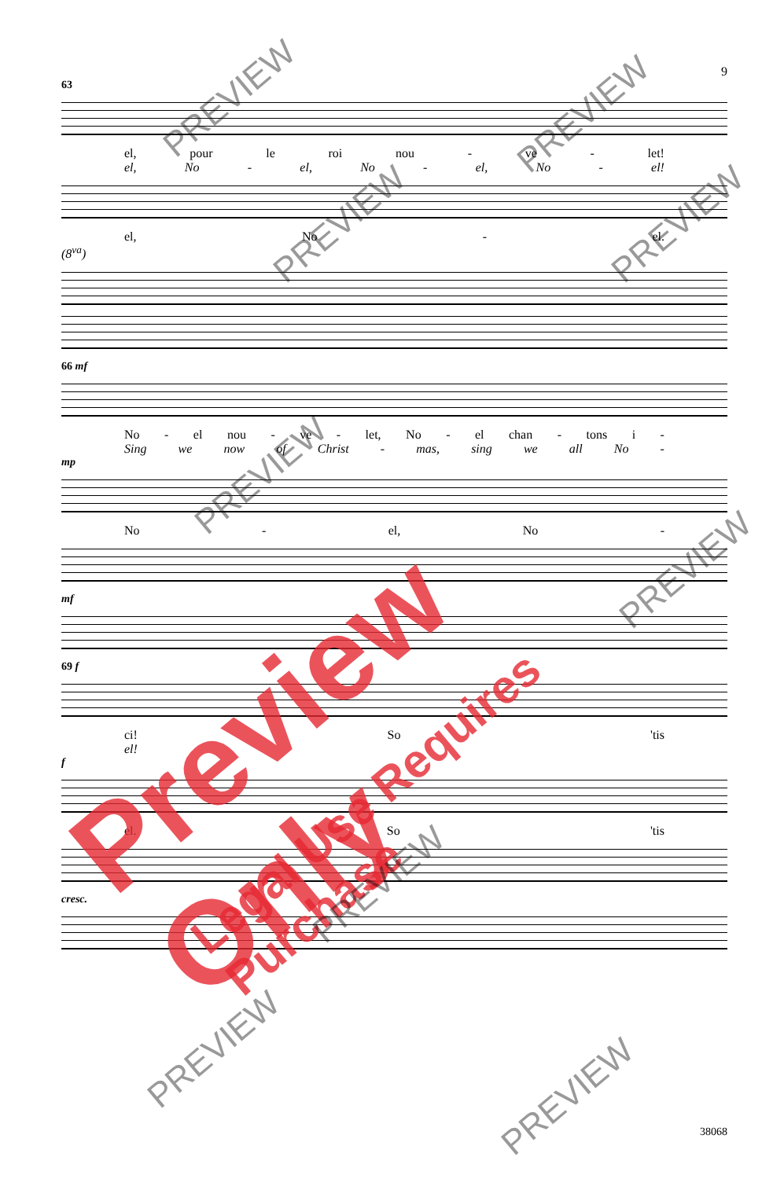9
63
el, pour le roi nou - ve - let!
el, No - el, No - el, No - el!
el, No - el.
(8<sup>va</sup>)
66 mf
No - el nou - ve - let, No - el chan - tons i -
Sing we now of Christ - mas, sing we all No -
mp
No - el, No -
mf
69 f
ci! So 'tis
el!
f
el. So 'tis
cresc.
38068
Preview Only
Legal Use Requires Purchase
PREVIEW PREVIEW
PREVIEW PREVIEW
PREVIEW
PREVIEW
PREVIEW
PREVIEW
PREVIEW